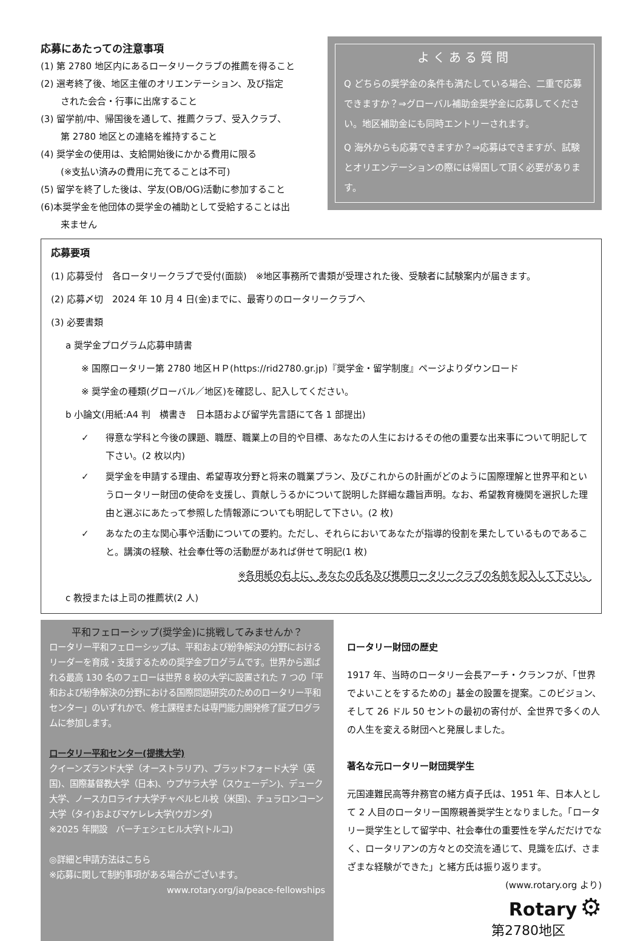応募にあたっての注意事項
(1) 第 2780 地区内にあるロータリークラブの推薦を得ること
(2) 選考終了後、地区主催のオリエンテーション、及び指定
された会合・行事に出席すること
(3) 留学前/中、帰国後を通して、推薦クラブ、受入クラブ、
第 2780 地区との連絡を維持すること
(4) 奨学金の使用は、支給開始後にかかる費用に限る
(※支払い済みの費用に充てることは不可)
(5) 留学を終了した後は、学友(OB/OG)活動に参加すること
(6)本奨学金を他団体の奨学金の補助として受給することは出
来ません
よくある質問
Q どちらの奨学金の条件も満たしている場合、二重で応募できますか？⇒グローバル補助金奨学金に応募してください。地区補助金にも同時エントリーされます。
Q 海外からも応募できますか？⇒応募はできますが、試験とオリエンテーションの際には帰国して頂く必要があります。
応募要項
(1) 応募受付　各ロータリークラブで受付(面談)　※地区事務所で書類が受理された後、受験者に試験案内が届きます。
(2) 応募〆切　2024 年 10 月 4 日(金)までに、最寄りのロータリークラブへ
(3) 必要書類
a 奨学金プログラム応募申請書
※ 国際ロータリー第 2780 地区ＨＰ(https://rid2780.gr.jp)『奨学金・留学制度』ページよりダウンロード
※ 奨学金の種類(グローバル／地区)を確認し、記入してください。
b 小論文(用紙:A4 判　横書き　日本語および留学先言語にて各 1 部提出)
✓ 得意な学科と今後の課題、職歴、職業上の目的や目標、あなたの人生におけるその他の重要な出来事について明記して下さい。(2 枚以内)
✓ 奨学金を申請する理由、希望専攻分野と将来の職業プラン、及びこれからの計画がどのように国際理解と世界平和というロータリー財団の使命を支援し、貢献しうるかについて説明した詳細な趣旨声明。なお、希望教育機関を選択した理由と選ぶにあたって参照した情報源についても明記して下さい。(2 枚)
✓ あなたの主な関心事や活動についての要約。ただし、それらにおいてあなたが指導的役割を果たしているものであること。講演の経験、社会奉仕等の活動歴があれば併せて明記(1 枚)
※各用紙の右上に、あなたの氏名及び推薦ロータリークラブの名前を記入して下さい。
c 教授または上司の推薦状(2 人)
平和フェローシップ(奨学金)に挑戦してみませんか？
ロータリー平和フェローシップは、平和および紛争解決の分野におけるリーダーを育成・支援するための奨学金プログラムです。世界から選ばれる最高 130 名のフェローは世界 8 校の大学に設置された 7 つの「平和および紛争解決の分野における国際問題研究のためのロータリー平和センター」のいずれかで、修士課程または専門能力開発修了証プログラムに参加します。
ロータリー平和センター(提携大学)
クイーンズランド大学（オーストラリア)、ブラッドフォード大学（英国)、国際基督教大学（日本)、ウプサラ大学（スウェーデン)、デューク大学、ノースカロライナ大学チャペルヒル校（米国)、チュラロンコーン大学（タイ)およびマケレレ大学(ウガンダ)
※2025 年開設　バーチェシェヒル大学(トルコ)
◎詳細と申請方法はこちら
※応募に関して制約事項がある場合がございます。
www.rotary.org/ja/peace-fellowships
ロータリー財団の歴史
1917 年、当時のロータリー会長アーチ・クランフが、「世界でよいことをするための」基金の設置を提案。このビジョン、そして 26 ドル 50 セントの最初の寄付が、全世界で多くの人の人生を変える財団へと発展しました。
著名な元ロータリー財団奨学生
元国連難民高等弁務官の緒方貞子氏は、1951 年、日本人として 2 人目のロータリー国際親善奨学生となりました。「ロータリー奨学生として留学中、社会奉仕の重要性を学んだだけでなく、ロータリアンの方々との交流を通じて、見識を広げ、さまざまな経験ができた」と緒方氏は振り返ります。
(www.rotary.org より)
Rotary ⚙
第2780地区